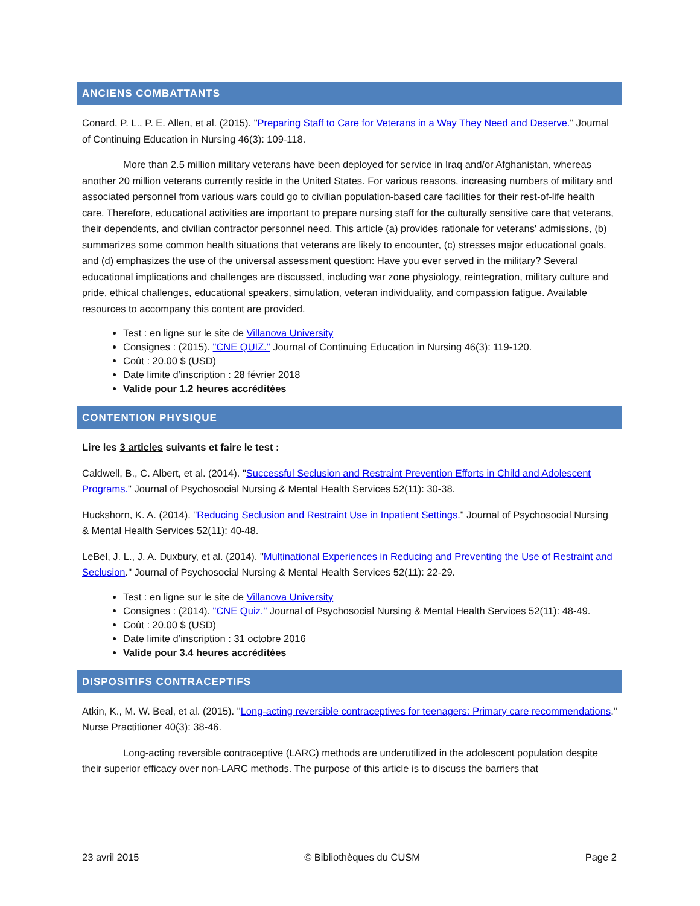ANCIENS COMBATTANTS
Conard, P. L., P. E. Allen, et al. (2015). "Preparing Staff to Care for Veterans in a Way They Need and Deserve." Journal of Continuing Education in Nursing 46(3): 109-118.
More than 2.5 million military veterans have been deployed for service in Iraq and/or Afghanistan, whereas another 20 million veterans currently reside in the United States. For various reasons, increasing numbers of military and associated personnel from various wars could go to civilian population-based care facilities for their rest-of-life health care. Therefore, educational activities are important to prepare nursing staff for the culturally sensitive care that veterans, their dependents, and civilian contractor personnel need. This article (a) provides rationale for veterans' admissions, (b) summarizes some common health situations that veterans are likely to encounter, (c) stresses major educational goals, and (d) emphasizes the use of the universal assessment question: Have you ever served in the military? Several educational implications and challenges are discussed, including war zone physiology, reintegration, military culture and pride, ethical challenges, educational speakers, simulation, veteran individuality, and compassion fatigue. Available resources to accompany this content are provided.
Test : en ligne sur le site de Villanova University
Consignes : (2015). "CNE QUIZ." Journal of Continuing Education in Nursing 46(3): 119-120.
Coût : 20,00 $ (USD)
Date limite d’inscription : 28 février 2018
Valide pour 1.2 heures accréditées
CONTENTION PHYSIQUE
Lire les 3 articles suivants et faire le test :
Caldwell, B., C. Albert, et al. (2014). "Successful Seclusion and Restraint Prevention Efforts in Child and Adolescent Programs." Journal of Psychosocial Nursing & Mental Health Services 52(11): 30-38.
Huckshorn, K. A. (2014). "Reducing Seclusion and Restraint Use in Inpatient Settings." Journal of Psychosocial Nursing & Mental Health Services 52(11): 40-48.
LeBel, J. L., J. A. Duxbury, et al. (2014). "Multinational Experiences in Reducing and Preventing the Use of Restraint and Seclusion." Journal of Psychosocial Nursing & Mental Health Services 52(11): 22-29.
Test : en ligne sur le site de Villanova University
Consignes : (2014). "CNE Quiz." Journal of Psychosocial Nursing & Mental Health Services 52(11): 48-49.
Coût : 20,00 $ (USD)
Date limite d’inscription : 31 octobre 2016
Valide pour 3.4 heures accréditées
DISPOSITIFS CONTRACEPTIFS
Atkin, K., M. W. Beal, et al. (2015). "Long-acting reversible contraceptives for teenagers: Primary care recommendations." Nurse Practitioner 40(3): 38-46.
Long-acting reversible contraceptive (LARC) methods are underutilized in the adolescent population despite their superior efficacy over non-LARC methods. The purpose of this article is to discuss the barriers that
23 avril 2015 © Bibliothèques du CUSM Page 2